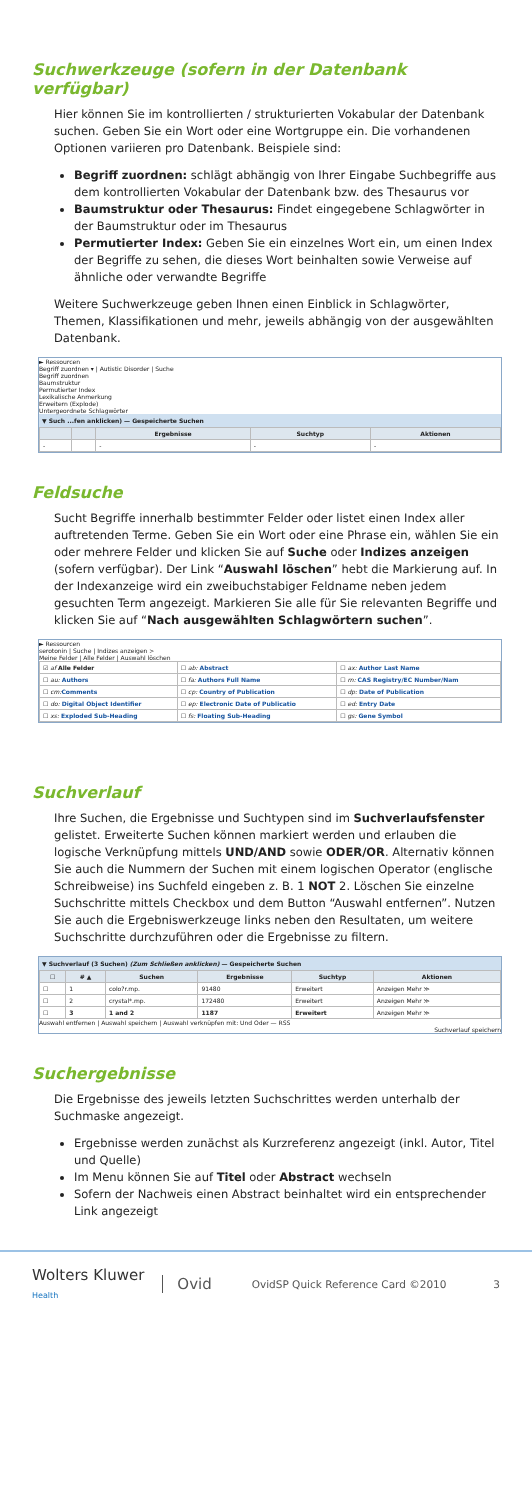Suchwerkzeuge (sofern in der Datenbank verfügbar)
Hier können Sie im kontrollierten / strukturierten Vokabular der Datenbank suchen. Geben Sie ein Wort oder eine Wortgruppe ein. Die vorhandenen Optionen variieren pro Datenbank. Beispiele sind:
Begriff zuordnen: schlägt abhängig von Ihrer Eingabe Suchbegriffe aus dem kontrollierten Vokabular der Datenbank bzw. des Thesaurus vor
Baumstruktur oder Thesaurus: Findet eingegebene Schlagwörter in der Baumstruktur oder im Thesaurus
Permutierter Index: Geben Sie ein einzelnes Wort ein, um einen Index der Begriffe zu sehen, die dieses Wort beinhalten sowie Verweise auf ähnliche oder verwandte Begriffe
Weitere Suchwerkzeuge geben Ihnen einen Einblick in Schlagwörter, Themen, Klassifikationen und mehr, jeweils abhängig von der ausgewählten Datenbank.
► Ressourcen
Begriff zuordnen ▾ | Autistic Disorder | Suche
Begriff zuordnen
Baumstruktur
Permutierter Index
Lexikalische Anmerkung
Erweitern (Explode)
Untergeordnete Schlagwörter
▼ Such ...fen anklicken) — Gespeicherte Suchen
| | | Ergebnisse | Suchtyp | Aktionen |
| --- | --- | --- | --- | --- |
| - | | - | - | - |
Feldsuche
Sucht Begriffe innerhalb bestimmter Felder oder listet einen Index aller auftretenden Terme. Geben Sie ein Wort oder eine Phrase ein, wählen Sie ein oder mehrere Felder und klicken Sie auf Suche oder Indizes anzeigen (sofern verfügbar). Der Link “Auswahl löschen” hebt die Markierung auf. In der Indexanzeige wird ein zweibuchstabiger Feldname neben jedem gesuchten Term angezeigt. Markieren Sie alle für Sie relevanten Begriffe und klicken Sie auf “Nach ausgewählten Schlagwörtern suchen”.
► Ressourcen
serotonin | Suche | Indizes anzeigen >
Meine Felder | Alle Felder | Auswahl löschen
| ☑ af Alle Felder | ☐ ab: Abstract | ☐ ax: Author Last Name |
| ☐ au: Authors | ☐ fa: Authors Full Name | ☐ rn: CAS Registry/EC Number/Nam |
| ☐ cm: Comments | ☐ cp: Country of Publication | ☐ dp: Date of Publication |
| ☐ do: Digital Object Identifier | ☐ ep: Electronic Date of Publicatio | ☐ ed: Entry Date |
| ☐ xs: Exploded Sub-Heading | ☐ fs: Floating Sub-Heading | ☐ gs: Gene Symbol |
Suchverlauf
Ihre Suchen, die Ergebnisse und Suchtypen sind im Suchverlaufsfenster gelistet. Erweiterte Suchen können markiert werden und erlauben die logische Verknüpfung mittels UND/AND sowie ODER/OR. Alternativ können Sie auch die Nummern der Suchen mit einem logischen Operator (englische Schreibweise) ins Suchfeld eingeben z. B. 1 NOT 2. Löschen Sie einzelne Suchschritte mittels Checkbox und dem Button “Auswahl entfernen”. Nutzen Sie auch die Ergebniswerkzeuge links neben den Resultaten, um weitere Suchschritte durchzuführen oder die Ergebnisse zu filtern.
▼ Suchverlauf (3 Suchen) (Zum Schließen anklicken) — Gespeicherte Suchen
| ☐ | # ▲ | Suchen | Ergebnisse | Suchtyp | Aktionen |
| --- | --- | --- | --- | --- | --- |
| ☐ | 1 | colo?r.mp. | 91480 | Erweitert | Anzeigen Mehr ≫ |
| ☐ | 2 | crystal*.mp. | 172480 | Erweitert | Anzeigen Mehr ≫ |
| ☐ | 3 | 1 and 2 | 1187 | Erweitert | Anzeigen Mehr ≫ |
Auswahl entfernen | Auswahl speichern | Auswahl verknüpfen mit: Und Oder — RSS
Suchverlauf speichern
Suchergebnisse
Die Ergebnisse des jeweils letzten Suchschrittes werden unterhalb der Suchmaske angezeigt.
Ergebnisse werden zunächst als Kurzreferenz angezeigt (inkl. Autor, Titel und Quelle)
Im Menu können Sie auf Titel oder Abstract wechseln
Sofern der Nachweis einen Abstract beinhaltet wird ein entsprechender Link angezeigt
Wolters Kluwer
Health
Ovid
OvidSP Quick Reference Card ©2010
3